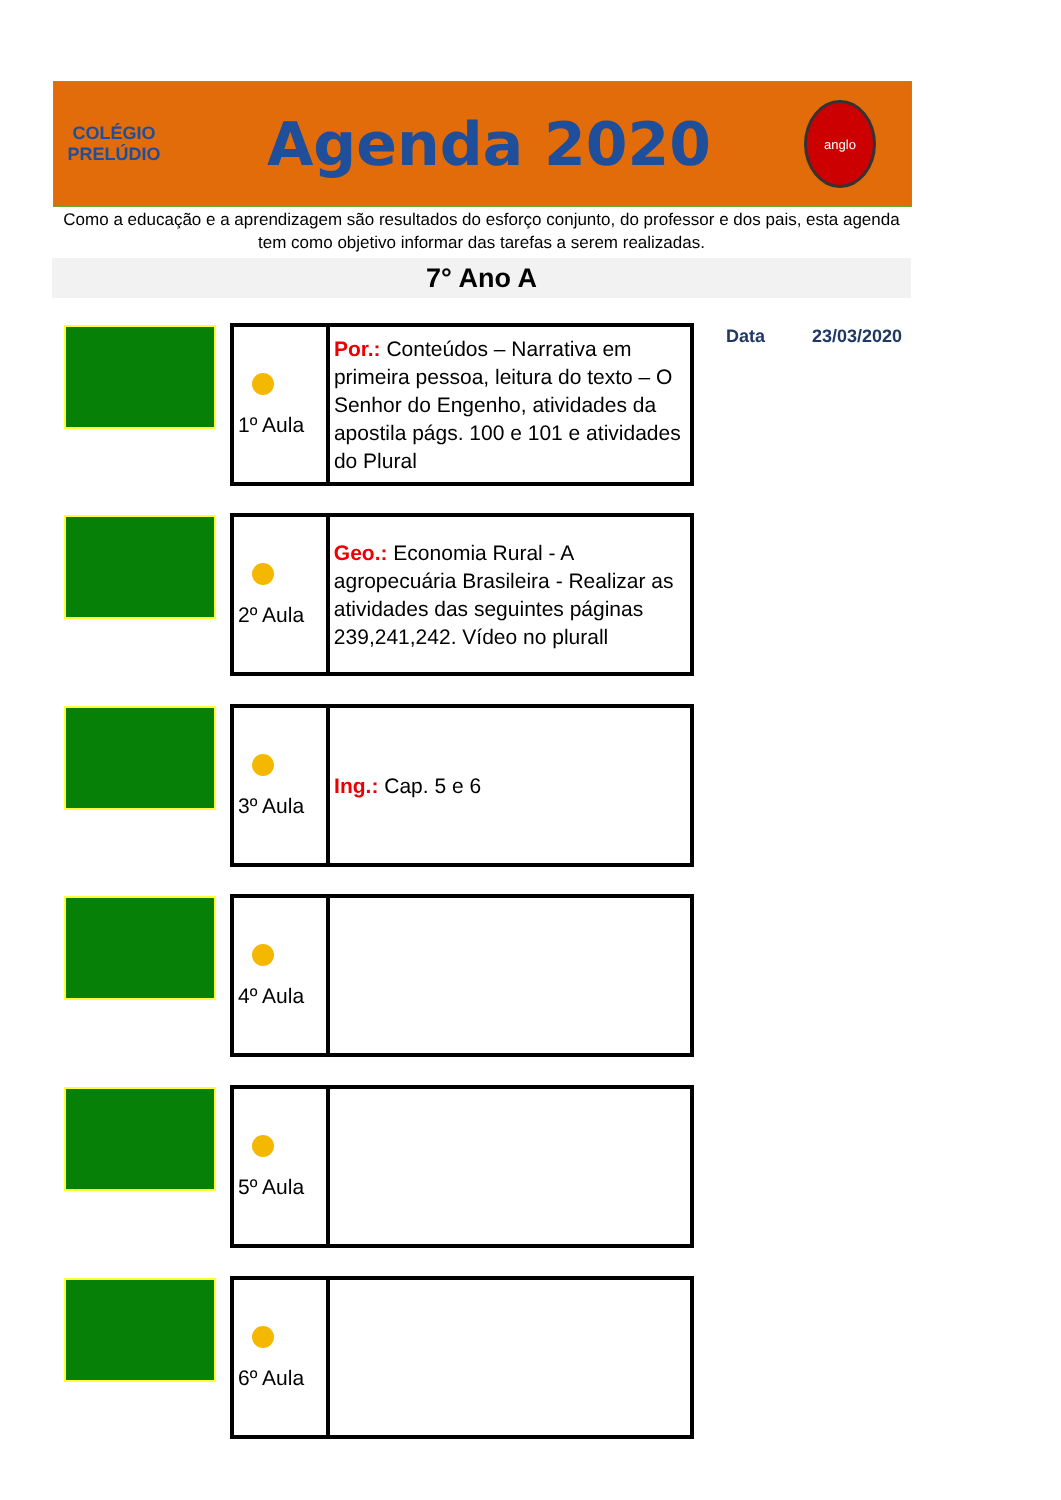COLÉGIO
PRELÚDIO
Agenda 2020
anglo
Como a educação e a aprendizagem são resultados do esforço conjunto, do professor e dos pais, esta agenda tem como objetivo informar das tarefas a serem realizadas.
7° Ano A
Data 23/03/2020
| 1º Aula | Por.: Conteúdos – Narrativa em primeira pessoa, leitura do texto – O Senhor do Engenho, atividades da apostila págs. 100 e 101 e atividades do Plural |
| 2º Aula | Geo.: Economia Rural - A agropecuária Brasileira - Realizar as atividades das seguintes páginas 239,241,242. Vídeo no plurall |
| 3º Aula | Ing.: Cap. 5 e 6 |
| 4º Aula | |
| 5º Aula | |
| 6º Aula | |